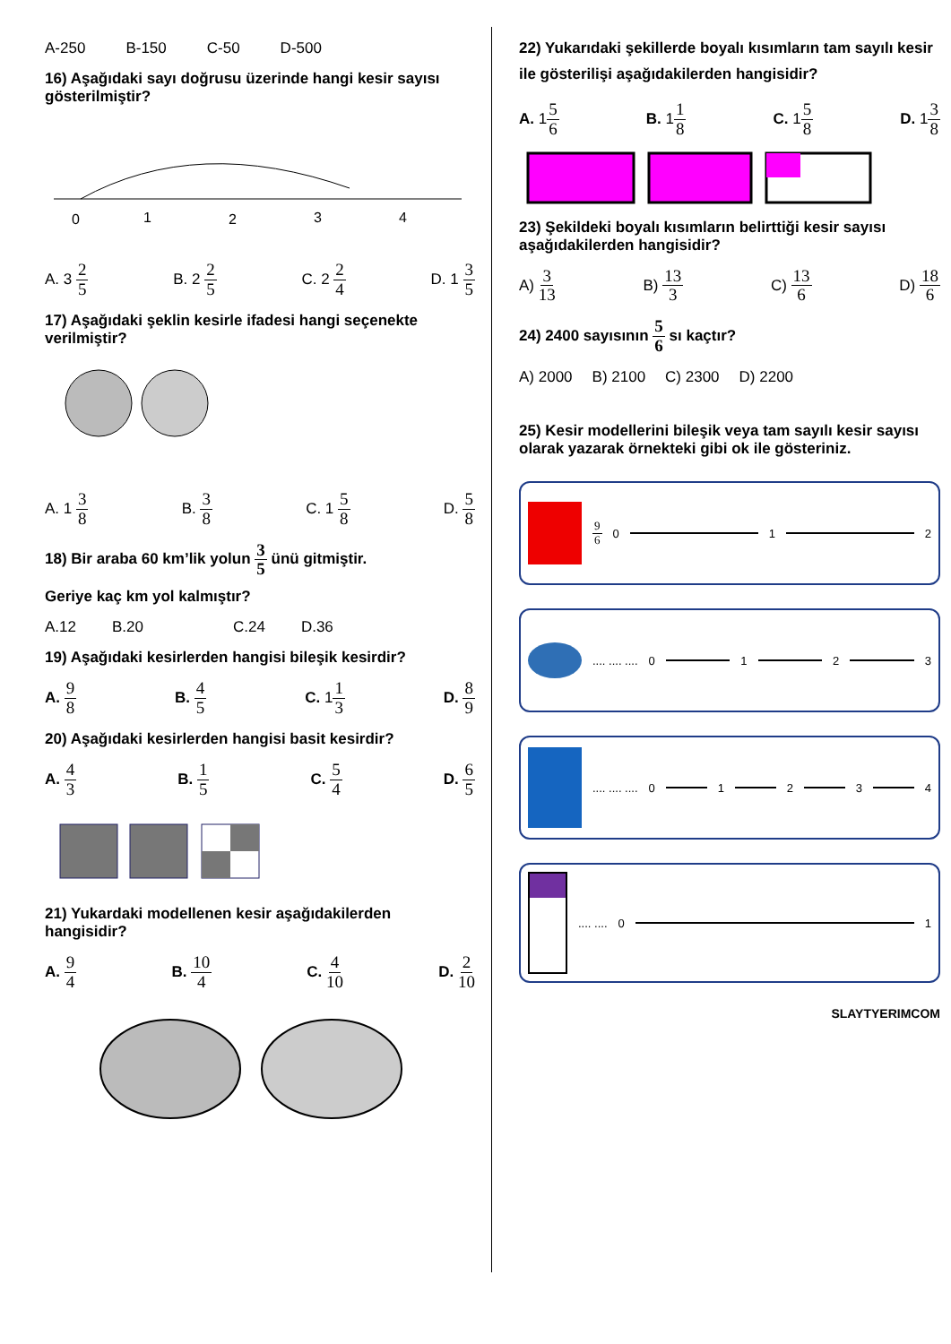A-250 B-150 C-50 D-500
16) Aşağıdaki sayı doğrusu üzerinde hangi kesir sayısı gösterilmiştir?
0
1
2
3
4
A. 3 2 5 B. 2 2 5 C. 2 2 4 D. 1 3 5
17) Aşağıdaki şeklin kesirle ifadesi hangi seçenekte verilmiştir?
A. 1 3 8 B. 3 8 C. 1 5 8 D. 5 8
18) Bir araba 60 km’lik yolun 3 5 ünü gitmiştir.
Geriye kaç km yol kalmıştır?
A.12 B.20 C.24 D.36
19) Aşağıdaki kesirlerden hangisi bileşik kesirdir?
A. 9 8 B. 4 5 C. 11 3 D. 8 9
20) Aşağıdaki kesirlerden hangisi basit kesirdir?
A. 4 3 B. 1 5 C. 5 4 D. 6 5
21) Yukardaki modellenen kesir aşağıdakilerden hangisidir?
A. 9 4 B. 10 4 C. 4 10 D. 2 10
22) Yukarıdaki şekillerde boyalı kısımların tam sayılı kesir ile gösterilişi aşağıdakilerden hangisidir?
A. 15 6 B. 11 8 C. 15 8 D. 13 8
23) Şekildeki boyalı kısımların belirttiği kesir sayısı aşağıdakilerden hangisidir?
A) 3 13 B) 13 3 C) 13 6 D) 18 6
24) 2400 sayısının 5 6 sı kaçtır?
A) 2000 B) 2100 C) 2300 D) 2200
25) Kesir modellerini bileşik veya tam sayılı kesir sayısı olarak yazarak örnekteki gibi ok ile gösteriniz.
9 6 0 1 2
.... .... .... 0 1 2 3
.... .... .... 0 1 2 3 4
.... .... 0 1
SLAYTYERIMCOM